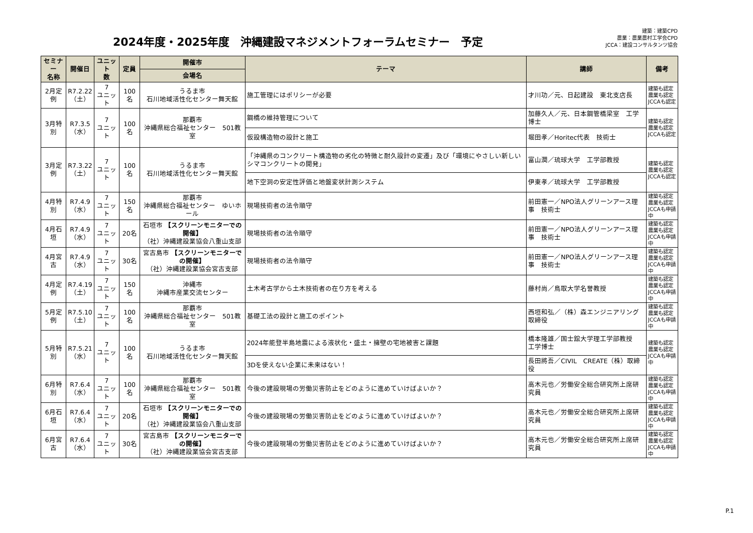2024年度・2025年度　沖縄建設マネジメントフォーラムセミナー　予定
建築：建築CPD
農業：農業農村工学会CPD
JCCA：建設コンサルタンツ協会
| セミナー 名称 | 開催日 | ユニット 数 | 定員 | 開催市 | テーマ | 講師 | 備考 |
| --- | --- | --- | --- | --- | --- | --- | --- |
| | | | | 会場名 | | | |
| 2月定例 | R7.2.22 （土） | 7 ユニット | 100名 | うるま市 石川地域活性化センター舞天館 | 施工管理にはポリシーが必要 | 才川功／元、日起建設 東北支店長 | 建築も認定 農業も認定 JCCAも認定 |
| 3月特別 | R7.3.5 （水） | 7 ユニット | 100名 | 那覇市 沖縄県総合福祉センター 501教室 | 鋼橋の維持管理について | 加藤久人／元、日本鋼管橋梁室 工学博士 | 建築も認定 農業も認定 JCCAも認定 |
| | | | | | 仮設構造物の設計と施工 | 堀田孝／Horitec代表 技術士 | |
| 3月定例 | R7.3.22 （土） | 7 ユニット | 100名 | うるま市 石川地域活性化センター舞天館 | 「沖縄県のコンクリート構造物の劣化の特徴と耐久設計の変遷」及び「環境にやさしい新しいシマコンクリートの開発」 | 富山潤／琉球大学 工学部教授 | 建築も認定 農業も認定 JCCAも認定 |
| | | | | | 地下空洞の安定性評価と地盤変状計測システム | 伊東孝／琉球大学 工学部教授 | |
| 4月特別 | R7.4.9 （水） | 7 ユニット | 150名 | 那覇市 沖縄県総合福祉センター ゆいホール | 現場技術者の法令順守 | 前田憲一／NPO法人グリーンアース理事 技術士 | 建築も認定 農業も認定 JCCAも申請中 |
| 4月石垣 | R7.4.9 （水） | 7 ユニット | 20名 | 石垣市 【スクリーンモニターでの開催】 （社）沖縄建設業協会八重山支部 | 現場技術者の法令順守 | 前田憲一／NPO法人グリーンアース理事 技術士 | 建築も認定 農業も認定 JCCAも申請中 |
| 4月宮古 | R7.4.9 （水） | 7 ユニット | 30名 | 宮古島市 【スクリーンモニターでの開催】 （社）沖縄建設業協会宮古支部 | 現場技術者の法令順守 | 前田憲一／NPO法人グリーンアース理事 技術士 | 建築も認定 農業も認定 JCCAも申請中 |
| 4月定例 | R7.4.19 （土） | 7 ユニット | 150名 | 沖縄市 沖縄市産業交流センター | 土木考古学から土木技術者の在り方を考える | 藤村尚／鳥取大学名誉教授 | 建築も認定 農業も認定 JCCAも申請中 |
| 5月定例 | R7.5.10 （土） | 7 ユニット | 100名 | 那覇市 沖縄県総合福祉センター 501教室 | 基礎工法の設計と施工のポイント | 西垣和弘／（株）森エンジニアリング取締役 | 建築も認定 農業も認定 JCCAも申請中 |
| 5月特別 | R7.5.21 （水） | 7 ユニット | 100名 | うるま市 石川地域活性化センター舞天館 | 2024年能登半島地震による液状化・盛土・擁壁の宅地被害と課題 | 橋本隆雄／国士舘大学理工学部教授 工学博士 | 建築も認定 農業も認定 JCCAも申請中 |
| | | | | | 3Dを使えない企業に未来はない！ | 長田將吾／CIVIL CREATE（株）取締役 | |
| 6月特別 | R7.6.4 （水） | 7 ユニット | 100名 | 那覇市 沖縄県総合福祉センター 501教室 | 今後の建設現場の労働災害防止をどのように進めていけばよいか？ | 高木元也／労働安全総合研究所上席研究員 | 建築も認定 農業も認定 JCCAも申請中 |
| 6月石垣 | R7.6.4 （水） | 7 ユニット | 20名 | 石垣市 【スクリーンモニターでの開催】 （社）沖縄建設業協会八重山支部 | 今後の建設現場の労働災害防止をどのように進めていけばよいか？ | 高木元也／労働安全総合研究所上席研究員 | 建築も認定 農業も認定 JCCAも申請中 |
| 6月宮古 | R7.6.4 （水） | 7 ユニット | 30名 | 宮古島市 【スクリーンモニターでの開催】 （社）沖縄建設業協会宮古支部 | 今後の建設現場の労働災害防止をどのように進めていけばよいか？ | 高木元也／労働安全総合研究所上席研究員 | 建築も認定 農業も認定 JCCAも申請中 |
P.1